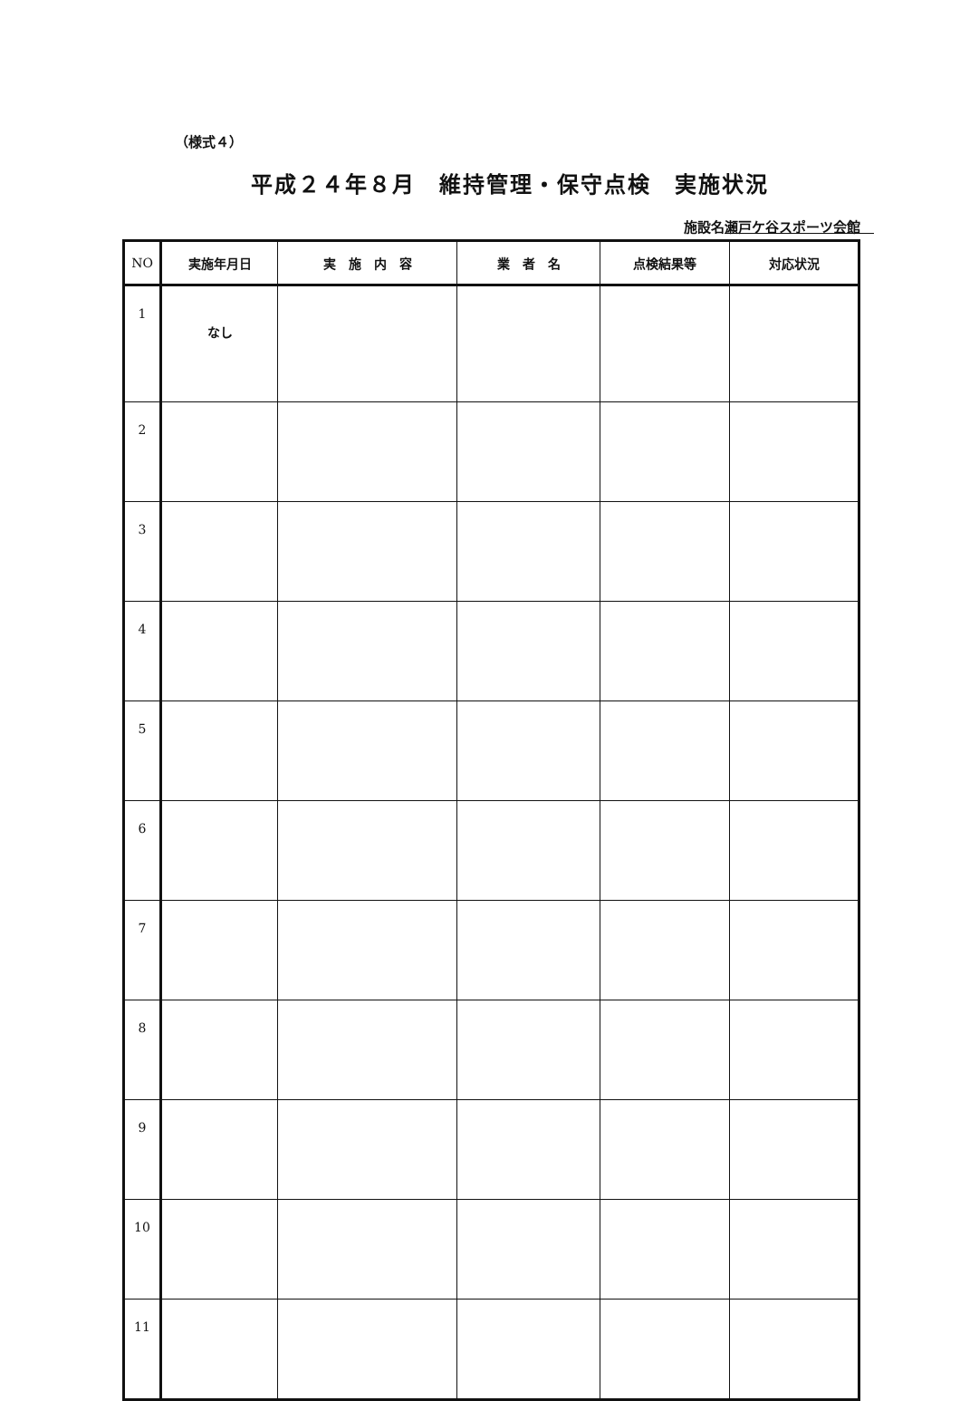（様式４）
平成２４年８月　維持管理・保守点検　実施状況
施設名瀬戸ケ谷スポーツ会館　
| NO | 実施年月日 | 実 施 内 容 | 業 者 名 | 点検結果等 | 対応状況 |
| --- | --- | --- | --- | --- | --- |
| 1 | なし | | | | |
| 2 | | | | | |
| 3 | | | | | |
| 4 | | | | | |
| 5 | | | | | |
| 6 | | | | | |
| 7 | | | | | |
| 8 | | | | | |
| 9 | | | | | |
| 10 | | | | | |
| 11 | | | | | |